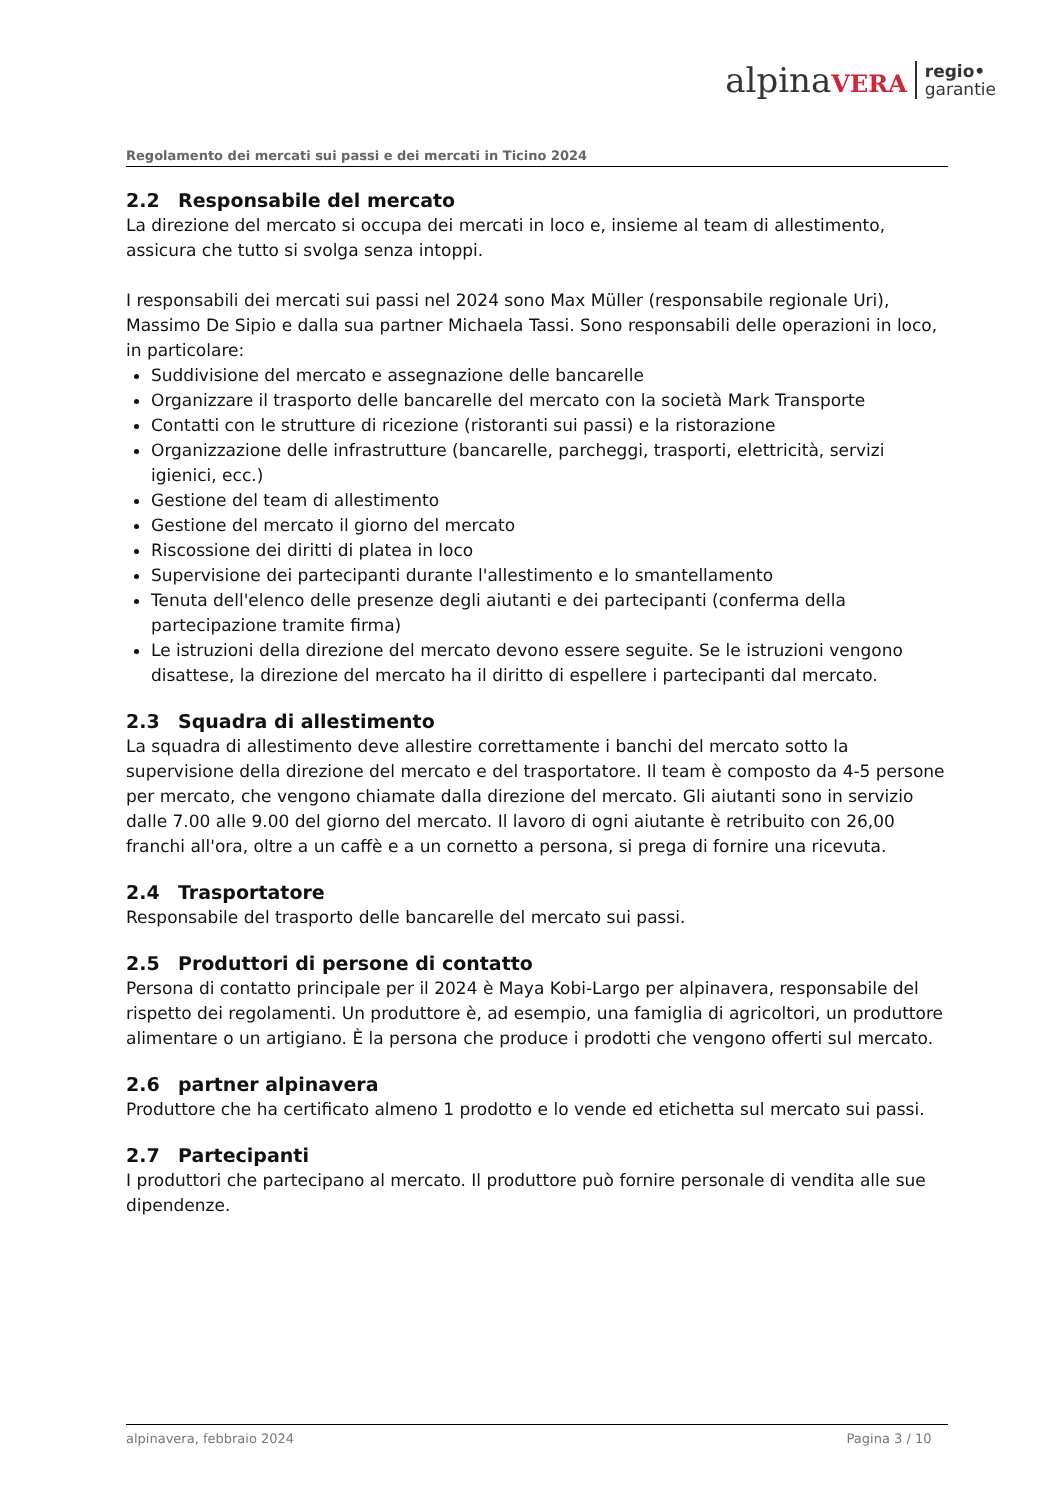alpinaVERA
regio•
garantie
Regolamento dei mercati sui passi e dei mercati in Ticino 2024
2.2 Responsabile del mercato
La direzione del mercato si occupa dei mercati in loco e, insieme al team di allestimento, assicura che tutto si svolga senza intoppi.
I responsabili dei mercati sui passi nel 2024 sono Max Müller (responsabile regionale Uri), Massimo De Sipio e dalla sua partner Michaela Tassi. Sono responsabili delle operazioni in loco, in particolare:
Suddivisione del mercato e assegnazione delle bancarelle
Organizzare il trasporto delle bancarelle del mercato con la società Mark Transporte
Contatti con le strutture di ricezione (ristoranti sui passi) e la ristorazione
Organizzazione delle infrastrutture (bancarelle, parcheggi, trasporti, elettricità, servizi igienici, ecc.)
Gestione del team di allestimento
Gestione del mercato il giorno del mercato
Riscossione dei diritti di platea in loco
Supervisione dei partecipanti durante l'allestimento e lo smantellamento
Tenuta dell'elenco delle presenze degli aiutanti e dei partecipanti (conferma della partecipazione tramite firma)
Le istruzioni della direzione del mercato devono essere seguite. Se le istruzioni vengono disattese, la direzione del mercato ha il diritto di espellere i partecipanti dal mercato.
2.3 Squadra di allestimento
La squadra di allestimento deve allestire correttamente i banchi del mercato sotto la supervisione della direzione del mercato e del trasportatore. Il team è composto da 4-5 persone per mercato, che vengono chiamate dalla direzione del mercato. Gli aiutanti sono in servizio dalle 7.00 alle 9.00 del giorno del mercato. Il lavoro di ogni aiutante è retribuito con 26,00 franchi all'ora, oltre a un caffè e a un cornetto a persona, si prega di fornire una ricevuta.
2.4 Trasportatore
Responsabile del trasporto delle bancarelle del mercato sui passi.
2.5 Produttori di persone di contatto
Persona di contatto principale per il 2024 è Maya Kobi-Largo per alpinavera, responsabile del rispetto dei regolamenti. Un produttore è, ad esempio, una famiglia di agricoltori, un produttore alimentare o un artigiano. È la persona che produce i prodotti che vengono offerti sul mercato.
2.6 partner alpinavera
Produttore che ha certificato almeno 1 prodotto e lo vende ed etichetta sul mercato sui passi.
2.7 Partecipanti
I produttori che partecipano al mercato. Il produttore può fornire personale di vendita alle sue dipendenze.
alpinavera, febbraio 2024 Pagina 3 / 10